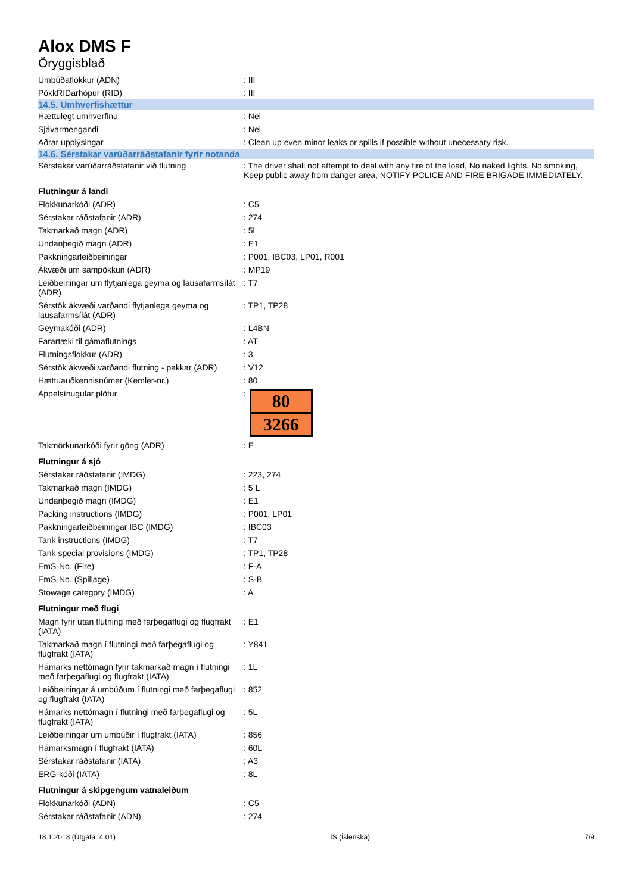Alox DMS F
Öryggisblað
| Umbúðaflokkur (ADN) | : III |
| PökkRIDarhópur (RID) | : III |
| 14.5. Umhverfishættur | |
| Hættulegt umhverfinu | : Nei |
| Sjávarmengandi | : Nei |
| Aðrar upplýsingar | : Clean up even minor leaks or spills if possible without unecessary risk. |
| 14.6. Sérstakar varúðarráðstafanir fyrir notanda | |
| Sérstakar varúðarráðstafanir við flutning | : The driver shall not attempt to deal with any fire of the load, No naked lights. No smoking, Keep public away from danger area, NOTIFY POLICE AND FIRE BRIGADE IMMEDIATELY. |
| Flutningur á landi | |
| Flokkunarkóði (ADR) | : C5 |
| Sérstakar ráðstafanir (ADR) | : 274 |
| Takmarkað magn (ADR) | : 5l |
| Undanþegið magn (ADR) | : E1 |
| Pakkningarleiðbeiningar | : P001, IBC03, LP01, R001 |
| Ákvæði um sampökkun (ADR) | : MP19 |
| Leiðbeiningar um flytjanlega geyma og lausafarmsílát (ADR) | : T7 |
| Sérstök ákvæði varðandi flytjanlega geyma og lausafarmsílát (ADR) | : TP1, TP28 |
| Geymakóði (ADR) | : L4BN |
| Farartæki til gámaflutnings | : AT |
| Flutningsflokkur (ADR) | : 3 |
| Sérstök ákvæði varðandi flutning - pakkar (ADR) | : V12 |
| Hættuauðkennisnúmer (Kemler-nr.) | : 80 |
| Appelsínugular plötur | : 80 3266 |
| Takmörkunarkóði fyrir göng (ADR) | : E |
| Flutningur á sjó | |
| Sérstakar ráðstafanir (IMDG) | : 223, 274 |
| Takmarkað magn (IMDG) | : 5 L |
| Undanþegið magn (IMDG) | : E1 |
| Packing instructions (IMDG) | : P001, LP01 |
| Pakkningarleiðbeiningar IBC (IMDG) | : IBC03 |
| Tank instructions (IMDG) | : T7 |
| Tank special provisions (IMDG) | : TP1, TP28 |
| EmS-No. (Fire) | : F-A |
| EmS-No. (Spillage) | : S-B |
| Stowage category (IMDG) | : A |
| Flutningur með flugi | |
| Magn fyrir utan flutning með farþegaflugi og flugfrakt (IATA) | : E1 |
| Takmarkað magn í flutningi með farþegaflugi og flugfrakt (IATA) | : Y841 |
| Hámarks nettómagn fyrir takmarkað magn í flutningi með farþegaflugi og flugfrakt (IATA) | : 1L |
| Leiðbeiningar á umbúðum í flutningi með farþegaflugi og flugfrakt (IATA) | : 852 |
| Hámarks nettómagn í flutningi með farþegaflugi og flugfrakt (IATA) | : 5L |
| Leiðbeiningar um umbúðir í flugfrakt (IATA) | : 856 |
| Hámarksmagn í flugfrakt (IATA) | : 60L |
| Sérstakar ráðstafanir (IATA) | : A3 |
| ERG-kóði (IATA) | : 8L |
| Flutningur á skipgengum vatnaleiðum | |
| Flokkunarkóði (ADN) | : C5 |
| Sérstakar ráðstafanir (ADN) | : 274 |
18.1.2018 (Útgáfa: 4.01) IS (Íslenska) 7/9